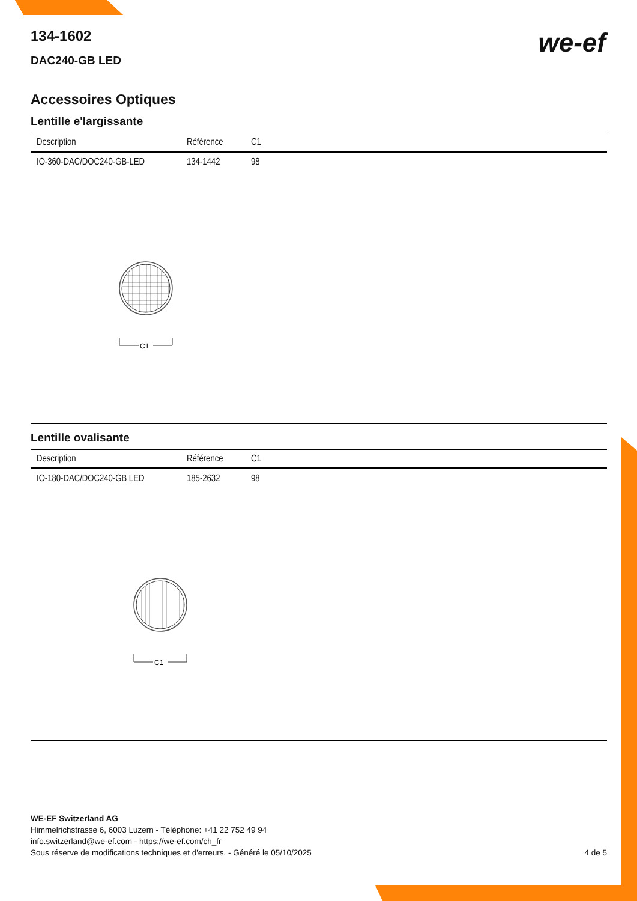we-ef
134-1602
DAC240-GB LED
Accessoires Optiques
Lentille e'largissante
| Description | Référence | C1 |
| --- | --- | --- |
| IO-360-DAC/DOC240-GB-LED | 134-1442 | 98 |
C1
Lentille ovalisante
| Description | Référence | C1 |
| --- | --- | --- |
| IO-180-DAC/DOC240-GB LED | 185-2632 | 98 |
C1
WE-EF Switzerland AG
Himmelrichstrasse 6, 6003 Luzern - Téléphone: +41 22 752 49 94
info.switzerland@we-ef.com - https://we-ef.com/ch_fr
Sous réserve de modifications techniques et d'erreurs. - Généré le 05/10/2025 4 de 5